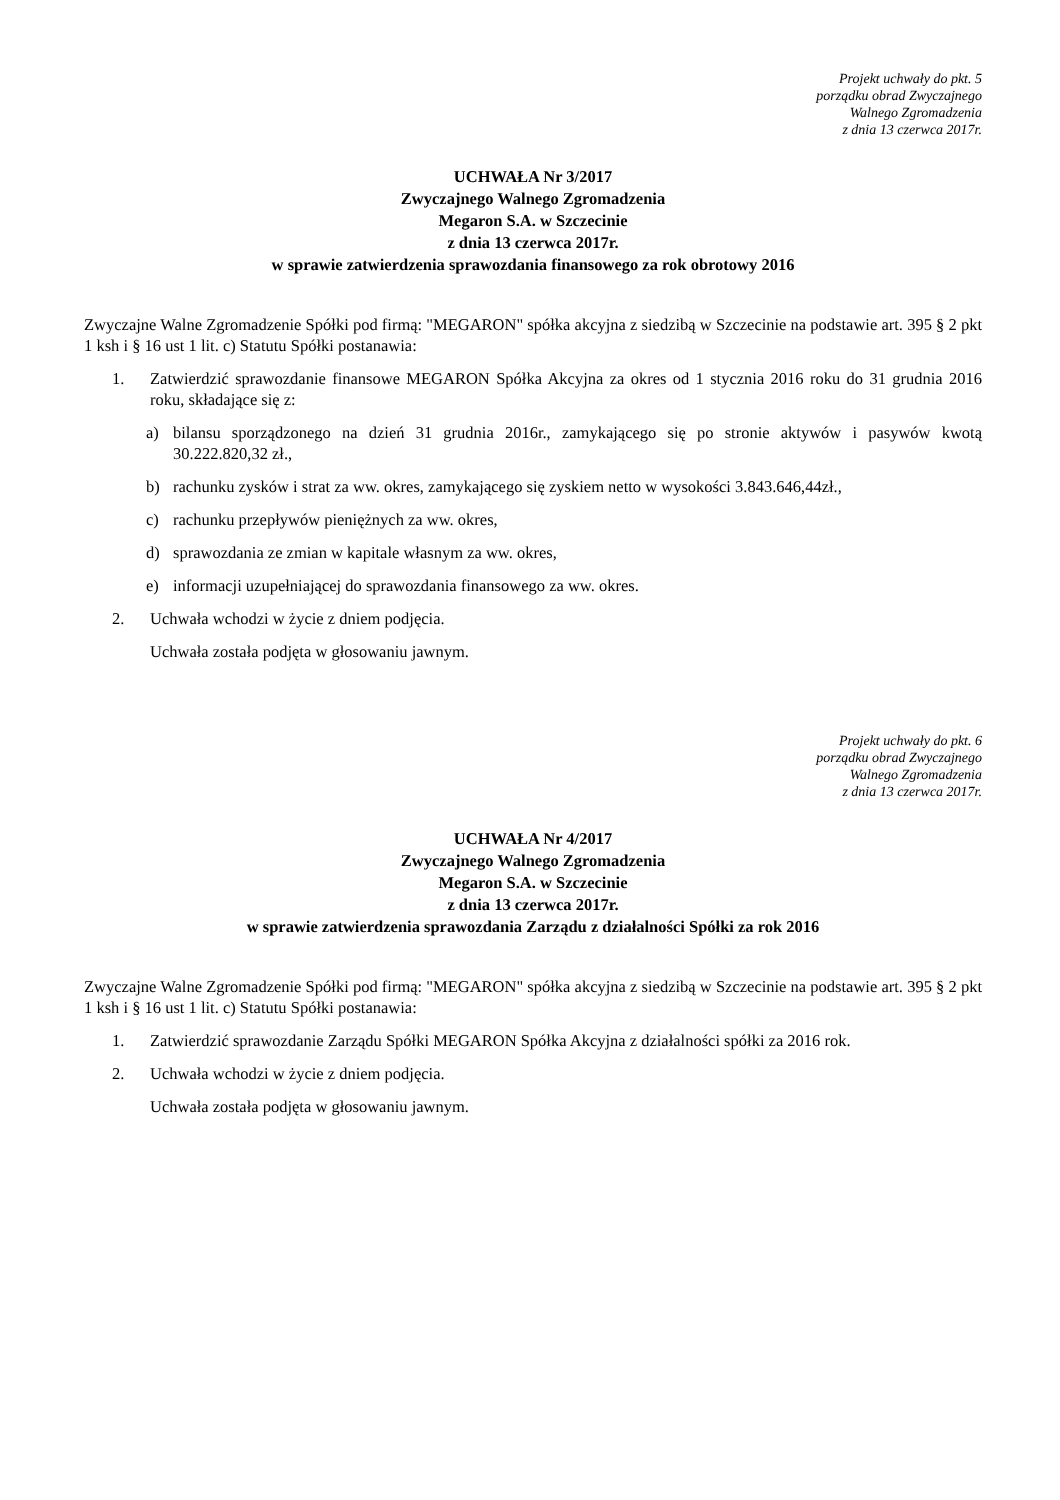Projekt uchwały do pkt. 5
porządku obrad Zwyczajnego
Walnego Zgromadzenia
z dnia 13 czerwca 2017r.
UCHWAŁA Nr 3/2017
Zwyczajnego Walnego Zgromadzenia
Megaron S.A. w Szczecinie
z dnia 13 czerwca 2017r.
w sprawie zatwierdzenia sprawozdania finansowego za rok obrotowy 2016
Zwyczajne Walne Zgromadzenie Spółki pod firmą: "MEGARON" spółka akcyjna z siedzibą w Szczecinie na podstawie art. 395 § 2 pkt 1 ksh i § 16 ust 1 lit. c) Statutu Spółki postanawia:
1. Zatwierdzić sprawozdanie finansowe MEGARON Spółka Akcyjna za okres od 1 stycznia 2016 roku do 31 grudnia 2016 roku, składające się z:
a) bilansu sporządzonego na dzień 31 grudnia 2016r., zamykającego się po stronie aktywów i pasywów kwotą 30.222.820,32 zł.,
b) rachunku zysków i strat za ww. okres, zamykającego się zyskiem netto w wysokości 3.843.646,44zł.,
c) rachunku przepływów pieniężnych za ww. okres,
d) sprawozdania ze zmian w kapitale własnym za ww. okres,
e) informacji uzupełniającej do sprawozdania finansowego za ww. okres.
2. Uchwała wchodzi w życie z dniem podjęcia.
Uchwała została podjęta w głosowaniu jawnym.
Projekt uchwały do pkt. 6
porządku obrad Zwyczajnego
Walnego Zgromadzenia
z dnia 13 czerwca 2017r.
UCHWAŁA Nr 4/2017
Zwyczajnego Walnego Zgromadzenia
Megaron S.A. w Szczecinie
z dnia 13 czerwca 2017r.
w sprawie zatwierdzenia sprawozdania Zarządu z działalności Spółki za rok 2016
Zwyczajne Walne Zgromadzenie Spółki pod firmą: "MEGARON" spółka akcyjna z siedzibą w Szczecinie na podstawie art. 395 § 2 pkt 1 ksh i § 16 ust 1 lit. c) Statutu Spółki postanawia:
1. Zatwierdzić sprawozdanie Zarządu Spółki MEGARON Spółka Akcyjna z działalności spółki za 2016 rok.
2. Uchwała wchodzi w życie z dniem podjęcia.
Uchwała została podjęta w głosowaniu jawnym.